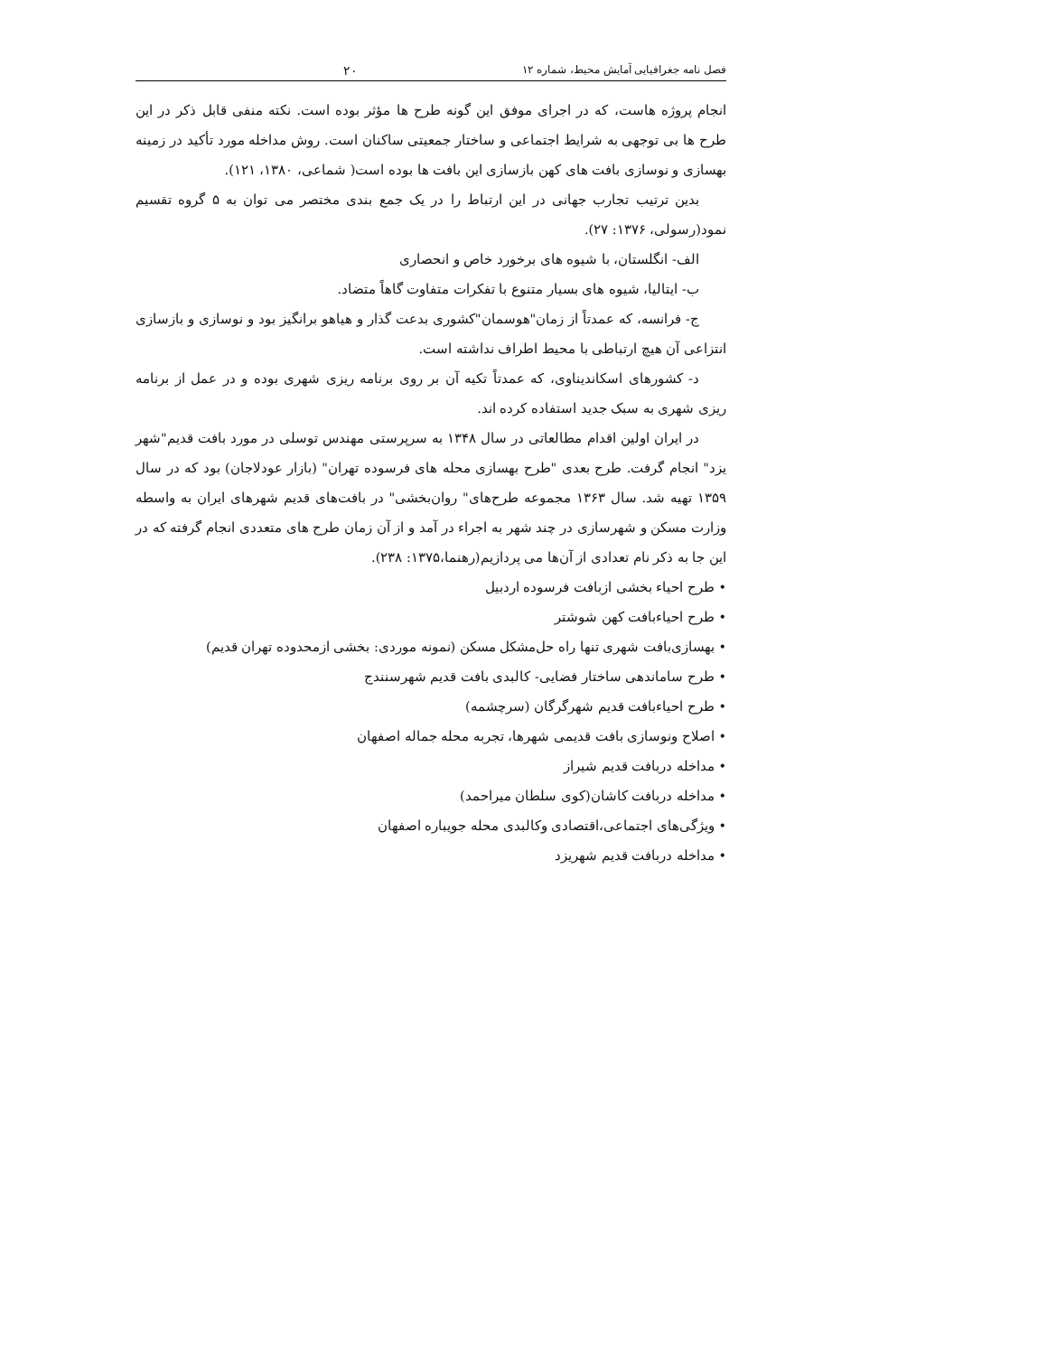فصل نامه جغرافیایی آمایش محیط، شماره ۱۲ ۲۰
انجام پروژه هاست، که در اجرای موفق این گونه طرح ها مؤثر بوده است. نکته منفی قابل ذکر در این طرح ها بی توجهی به شرایط اجتماعی و ساختار جمعیتی ساکنان است. روش مداخله مورد تأکید در زمینه بهسازی و نوسازی بافت های کهن بازسازی این بافت ها بوده است( شماعی، ۱۳۸۰، ۱۲۱).
بدین ترتیب تجارب جهانی در این ارتباط را در یک جمع بندی مختصر می توان به ۵ گروه تقسیم نمود(رسولی، ۱۳۷۶: ۲۷).
الف- انگلستان، با شیوه های برخورد خاص و انحصاری
ب- ایتالیا، شیوه های بسیار متنوع با تفکرات متفاوت گاهاً متضاد.
ج- فرانسه، که عمدتاً از زمان"هوسمان"کشوری بدعت گذار و هیاهو برانگیز بود و نوسازی و بازسازی انتزاعی آن هیچ ارتباطی با محیط اطراف نداشته است.
د- کشورهای اسکاندیناوی، که عمدتاً تکیه آن بر روی برنامه ریزی شهری بوده و در عمل از برنامه ریزی شهری به سبک جدید استفاده کرده اند.
در ایران اولین اقدام مطالعاتی در سال ۱۳۴۸ به سرپرستی مهندس توسلی در مورد بافت قدیم"شهر یزد" انجام گرفت. طرح بعدی "طرح بهسازی محله های فرسوده تهران" (بازار عودلاجان) بود که در سال ۱۳۵۹ تهیه شد. سال ۱۳۶۳ مجموعه طرح‌های" روان‌بخشی" در بافت‌های قدیم شهرهای ایران به واسطه وزارت مسکن و شهرسازی در چند شهر به اجراء در آمد و از آن زمان طرح های متعددی انجام گرفته که در این جا به ذکر نام تعدادی از آن‌ها می پردازیم(رهنما،۱۳۷۵: ۲۳۸).
• طرح احیاء بخشی ازبافت فرسوده اردبیل
• طرح احیاءبافت کهن شوشتر
• بهسازی‌بافت شهری تنها راه حل‌مشکل مسکن (نمونه موردی: بخشی ازمحدوده تهران قدیم)
• طرح ساماندهی ساختار فضایی- کالبدی بافت قدیم شهرسنندج
• طرح احیاءبافت قدیم شهرگرگان (سرچشمه)
• اصلاح ونوسازی بافت قدیمی شهرها، تجربه محله جماله اصفهان
• مداخله دربافت قدیم شیراز
• مداخله دربافت کاشان(کوی سلطان میراحمد)
• ویژگی‌های اجتماعی،اقتصادی وکالبدی محله جویباره اصفهان
• مداخله دربافت قدیم شهریزد